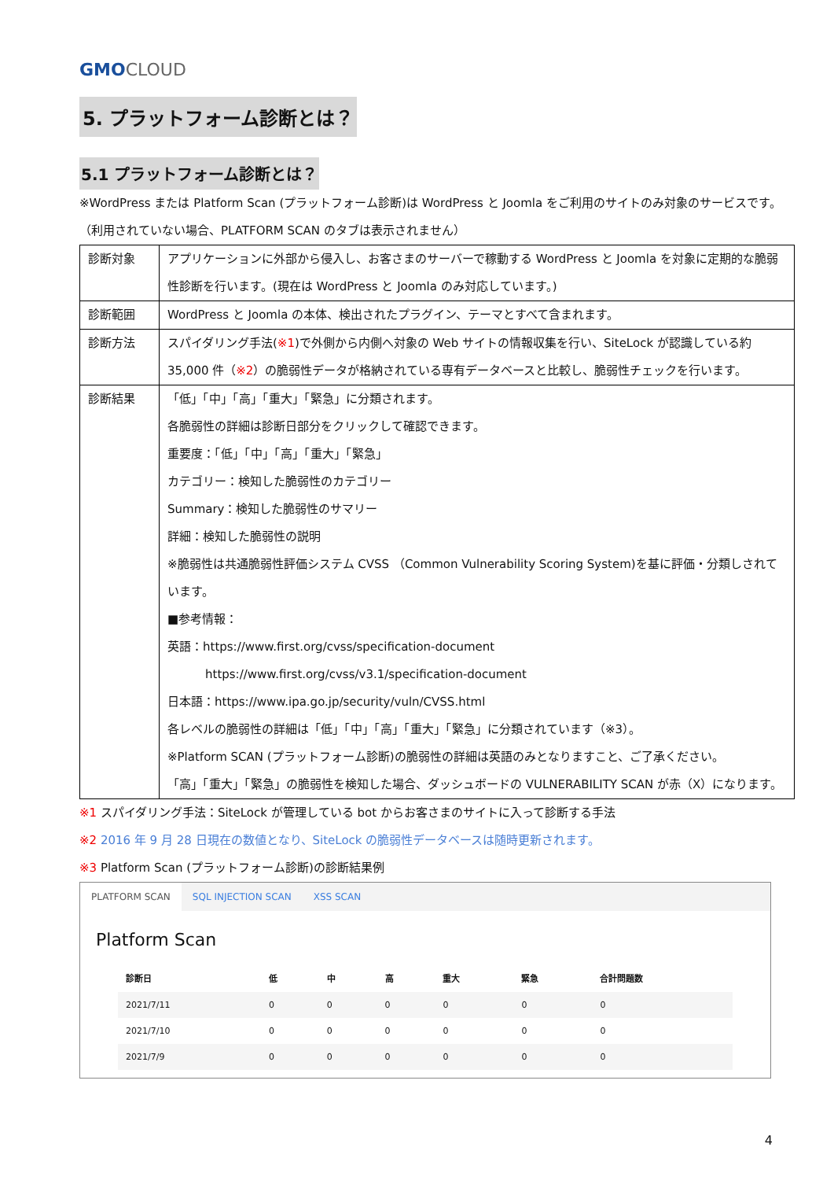GMO CLOUD
5. プラットフォーム診断とは？
5.1 プラットフォーム診断とは？
※WordPress または Platform Scan (プラットフォーム診断)は WordPress と Joomla をご利用のサイトのみ対象のサービスです。（利用されていない場合、PLATFORM SCAN のタブは表示されません）
| 診断対象 | アプリケーションに外部から侵入し、お客さまのサーバーで稼動する WordPress と Joomla を対象に定期的な脆弱性診断を行います。(現在は WordPress と Joomla のみ対応しています。) |
| 診断範囲 | WordPress と Joomla の本体、検出されたプラグイン、テーマとすべて含まれます。 |
| 診断方法 | スパイダリング手法( ※1 )で外側から内側へ対象の Web サイトの情報収集を行い、SiteLock が認識している約 35,000 件（ ※2 ）の脆弱性データが格納されている専有データベースと比較し、脆弱性チェックを行います。 |
| 診断結果 | 「低」「中」「高」「重大」「緊急」に分類されます。 各脆弱性の詳細は診断日部分をクリックして確認できます。 重要度：「低」「中」「高」「重大」「緊急」 カテゴリー：検知した脆弱性のカテゴリー Summary：検知した脆弱性のサマリー 詳細：検知した脆弱性の説明 ※脆弱性は共通脆弱性評価システム CVSS （Common Vulnerability Scoring System)を基に評価・分類しされています。 ■参考情報： 英語：https://www.first.org/cvss/specification-document https://www.first.org/cvss/v3.1/specification-document 日本語：https://www.ipa.go.jp/security/vuln/CVSS.html 各レベルの脆弱性の詳細は「低」「中」「高」「重大」「緊急」に分類されています（※3）。 ※Platform SCAN (プラットフォーム診断)の脆弱性の詳細は英語のみとなりますこと、ご了承ください。 「高」「重大」「緊急」の脆弱性を検知した場合、ダッシュボードの VULNERABILITY SCAN が赤（X）になります。 |
※1 スパイダリング手法：SiteLock が管理している bot からお客さまのサイトに入って診断する手法
※2 2016 年 9 月 28 日現在の数値となり、SiteLock の脆弱性データベースは随時更新されます。
※3 Platform Scan (プラットフォーム診断)の診断結果例
PLATFORM SCAN SQL INJECTION SCAN XSS SCAN
Platform Scan
| 診断日 | 低 | 中 | 高 | 重大 | 緊急 | 合計問題数 |
| --- | --- | --- | --- | --- | --- | --- |
| 2021/7/11 | 0 | 0 | 0 | 0 | 0 | 0 |
| 2021/7/10 | 0 | 0 | 0 | 0 | 0 | 0 |
| 2021/7/9 | 0 | 0 | 0 | 0 | 0 | 0 |
4